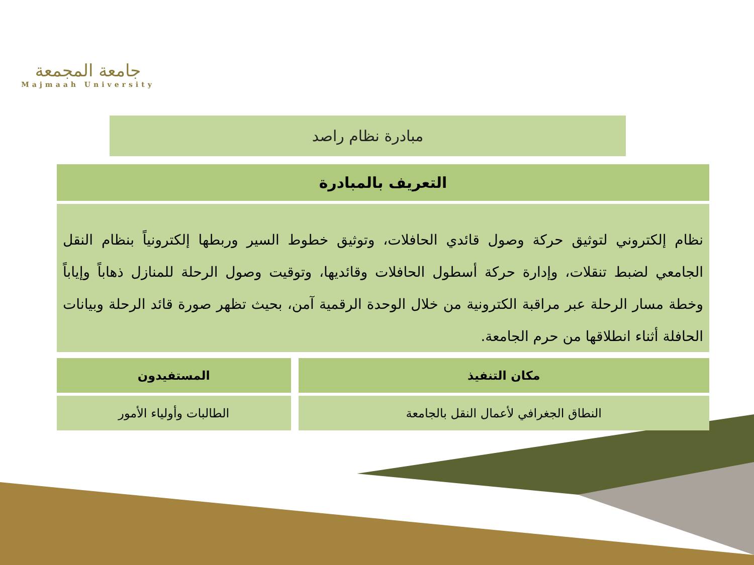جامعة المجمعة
Majmaah University
مبادرة نظام راصد
التعريف بالمبادرة
نظام إلكتروني لتوثيق حركة وصول قائدي الحافلات، وتوثيق خطوط السير وربطها إلكترونياً بنظام النقل الجامعي لضبط تنقلات، وإدارة حركة أسطول الحافلات وقائديها، وتوقيت وصول الرحلة للمنازل ذهاباً وإياباً وخطة مسار الرحلة عبر مراقبة الكترونية من خلال الوحدة الرقمية آمن، بحيث تظهر صورة قائد الرحلة وبيانات الحافلة أثناء انطلاقها من حرم الجامعة.
| مكان التنفيذ | | المستفيدون |
| النطاق الجغرافي لأعمال النقل بالجامعة | | الطالبات وأولياء الأمور |